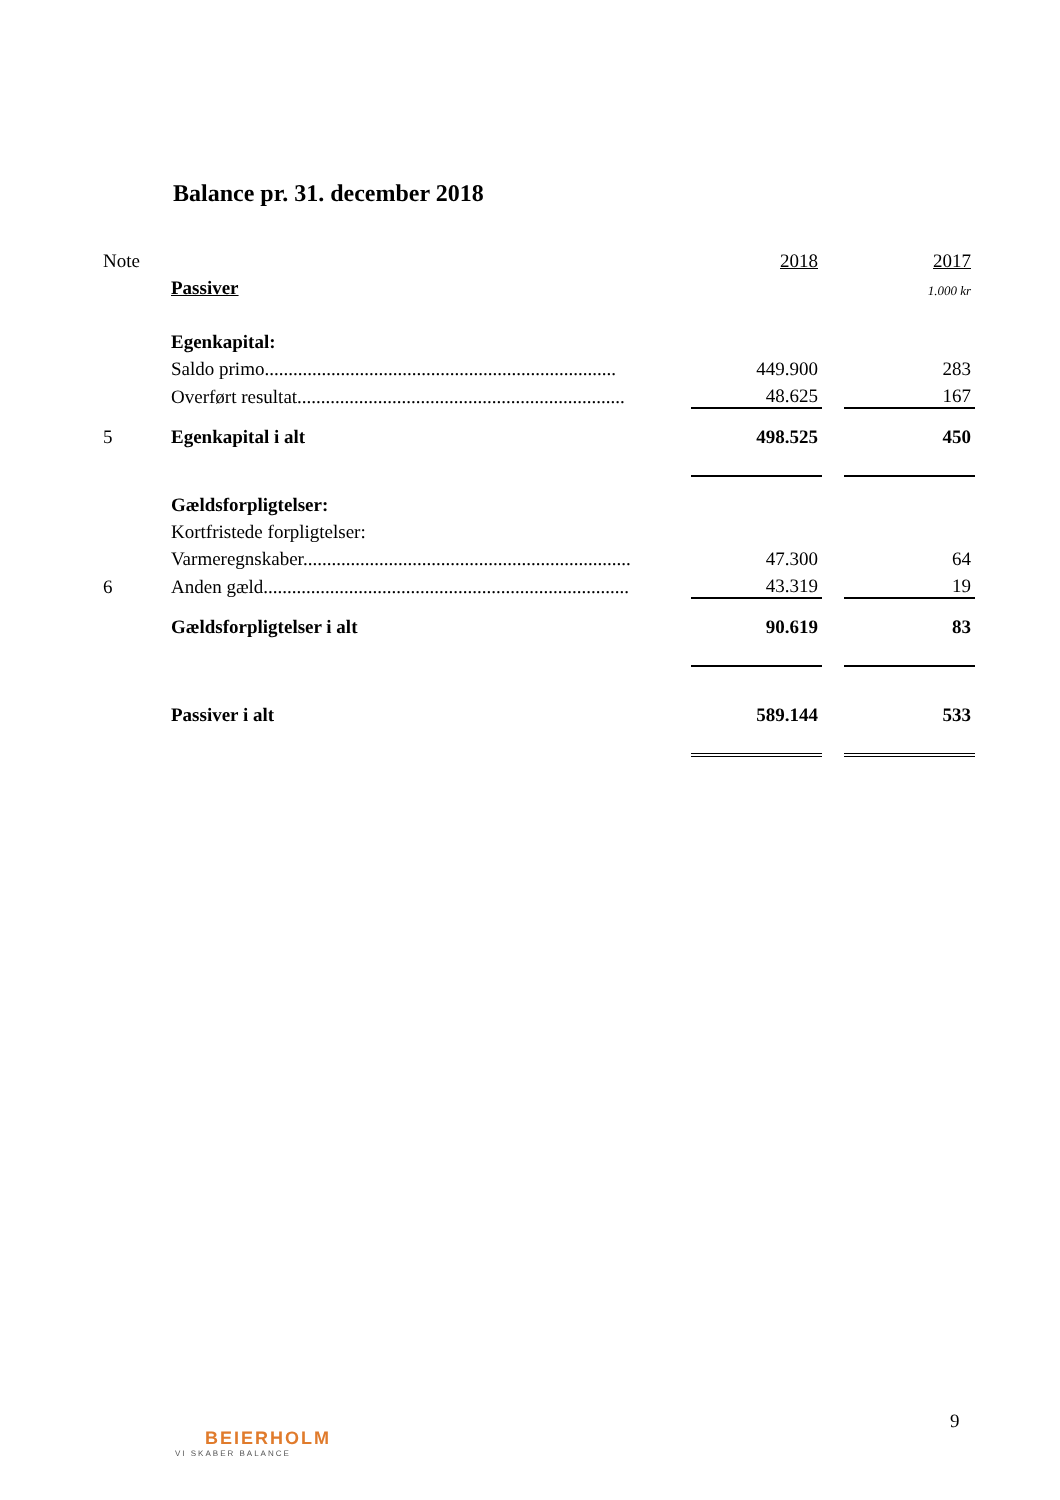Balance pr. 31. december 2018
| Note | | 2018 | | 2017 |
| | Passiver | | | 1.000 kr |
| | Egenkapital: | | | |
| | Saldo primo.......................................................................... | 449.900 | | 283 |
| | Overført resultat..................................................................... | 48.625 | | 167 |
| 5 | Egenkapital i alt | 498.525 | | 450 |
| | Gældsforpligtelser: | | | |
| | Kortfristede forpligtelser: | | | |
| | Varmeregnskaber..................................................................... | 47.300 | | 64 |
| 6 | Anden gæld............................................................................. | 43.319 | | 19 |
| | Gældsforpligtelser i alt | 90.619 | | 83 |
| | Passiver i alt | 589.144 | | 533 |
9
BEIERHOLM
VI SKABER BALANCE